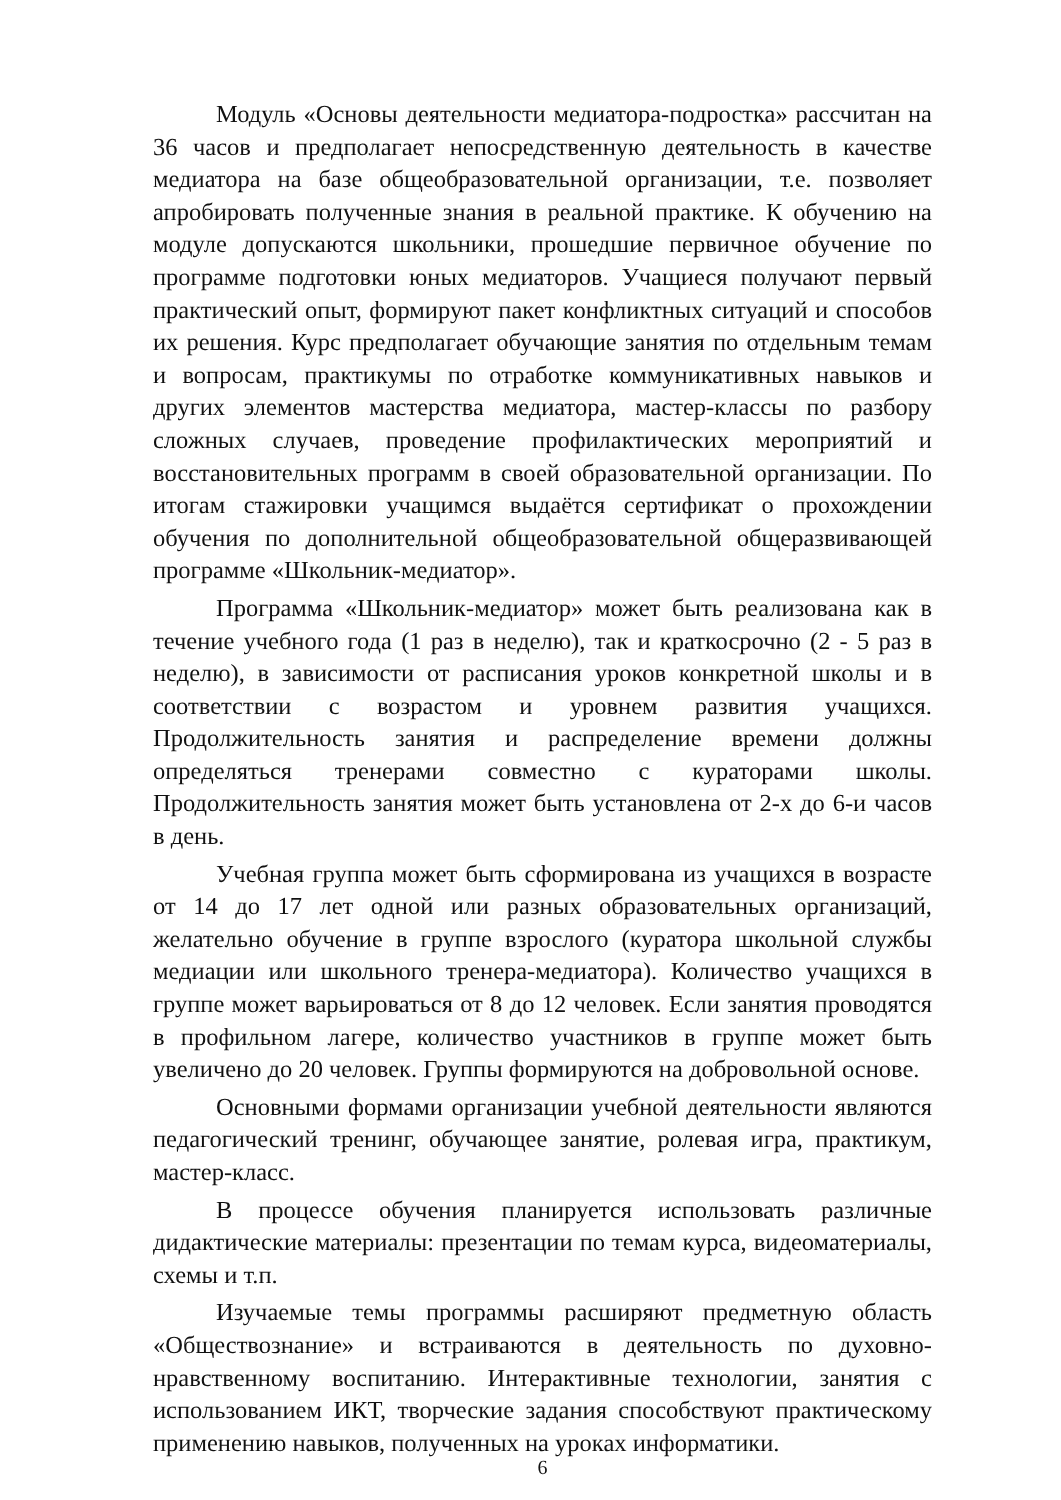Модуль «Основы деятельности медиатора-подростка» рассчитан на 36 часов и предполагает непосредственную деятельность в качестве медиатора на базе общеобразовательной организации, т.е. позволяет апробировать полученные знания в реальной практике. К обучению на модуле допускаются школьники, прошедшие первичное обучение по программе подготовки юных медиаторов. Учащиеся получают первый практический опыт, формируют пакет конфликтных ситуаций и способов их решения. Курс предполагает обучающие занятия по отдельным темам и вопросам, практикумы по отработке коммуникативных навыков и других элементов мастерства медиатора, мастер-классы по разбору сложных случаев, проведение профилактических мероприятий и восстановительных программ в своей образовательной организации. По итогам стажировки учащимся выдаётся сертификат о прохождении обучения по дополнительной общеобразовательной общеразвивающей программе «Школьник-медиатор».
Программа «Школьник-медиатор» может быть реализована как в течение учебного года (1 раз в неделю), так и краткосрочно (2 - 5 раз в неделю), в зависимости от расписания уроков конкретной школы и в соответствии с возрастом и уровнем развития учащихся. Продолжительность занятия и распределение времени должны определяться тренерами совместно с кураторами школы. Продолжительность занятия может быть установлена от 2-х до 6-и часов в день.
Учебная группа может быть сформирована из учащихся в возрасте от 14 до 17 лет одной или разных образовательных организаций, желательно обучение в группе взрослого (куратора школьной службы медиации или школьного тренера-медиатора). Количество учащихся в группе может варьироваться от 8 до 12 человек. Если занятия проводятся в профильном лагере, количество участников в группе может быть увеличено до 20 человек. Группы формируются на добровольной основе.
Основными формами организации учебной деятельности являются педагогический тренинг, обучающее занятие, ролевая игра, практикум, мастер-класс.
В процессе обучения планируется использовать различные дидактические материалы: презентации по темам курса, видеоматериалы, схемы и т.п.
Изучаемые темы программы расширяют предметную область «Обществознание» и встраиваются в деятельность по духовно-нравственному воспитанию. Интерактивные технологии, занятия с использованием ИКТ, творческие задания способствуют практическому применению навыков, полученных на уроках информатики.
6